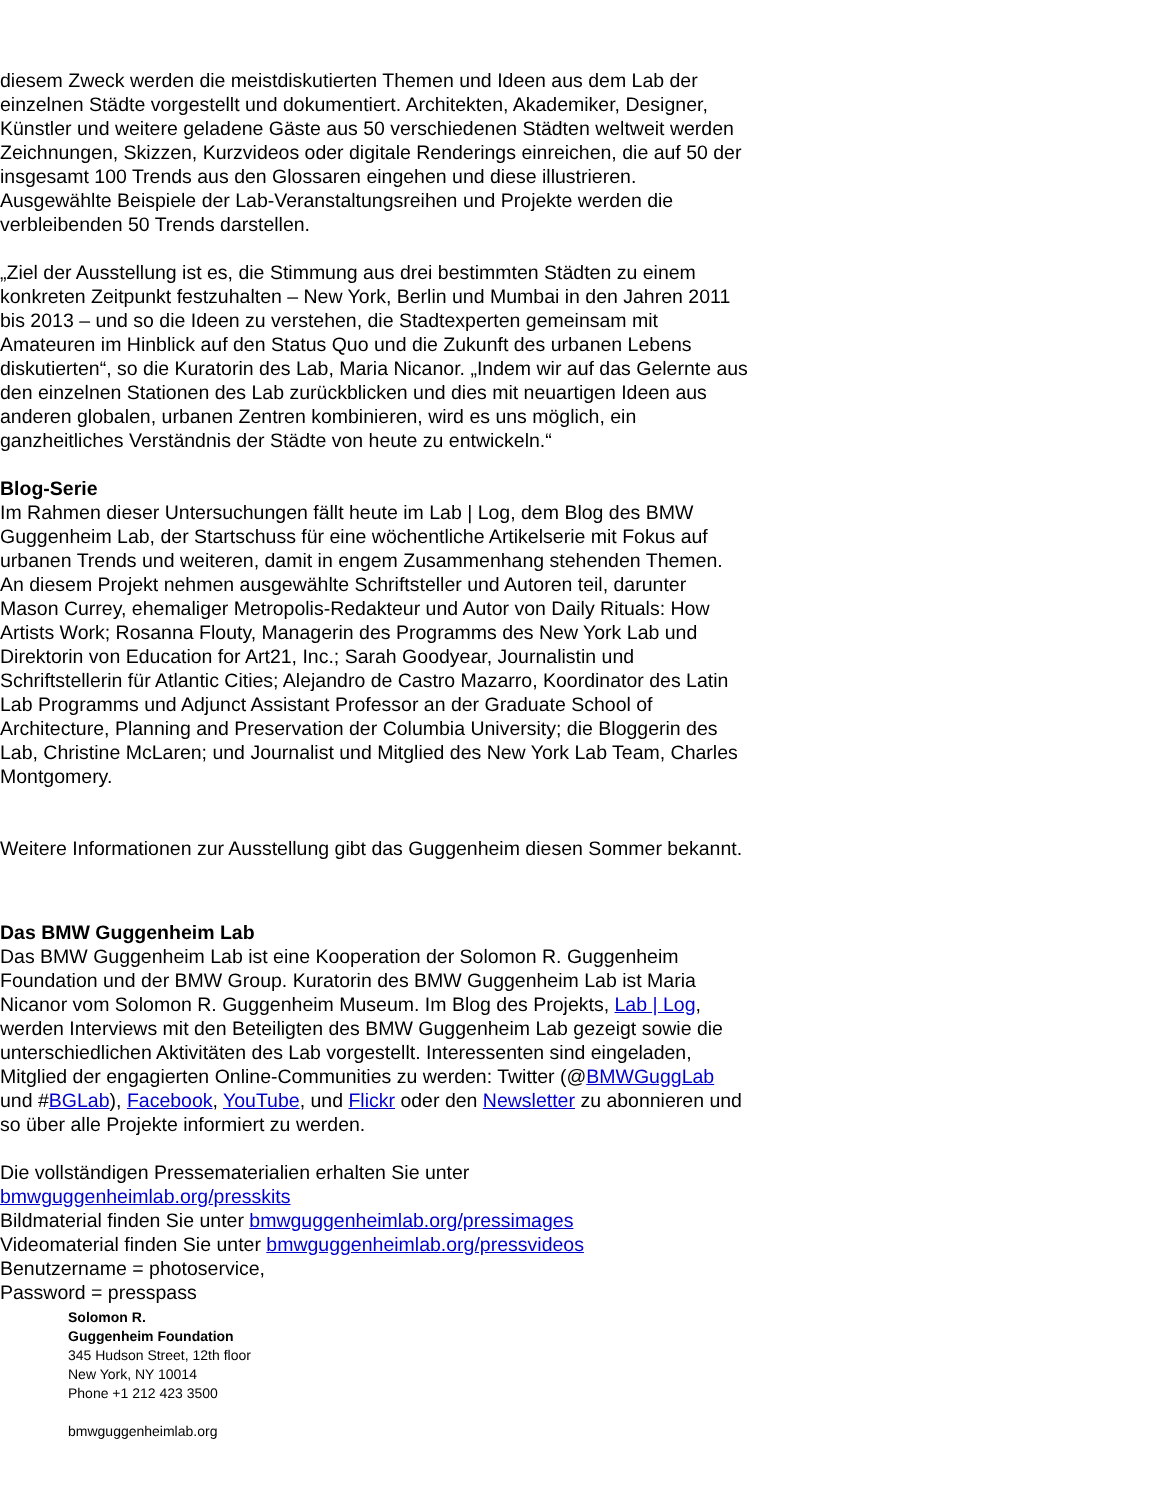diesem Zweck werden die meistdiskutierten Themen und Ideen aus dem Lab der einzelnen Städte vorgestellt und dokumentiert. Architekten, Akademiker, Designer, Künstler und weitere geladene Gäste aus 50 verschiedenen Städten weltweit werden Zeichnungen, Skizzen, Kurzvideos oder digitale Renderings einreichen, die auf 50 der insgesamt 100 Trends aus den Glossaren eingehen und diese illustrieren. Ausgewählte Beispiele der Lab-Veranstaltungsreihen und Projekte werden die verbleibenden 50 Trends darstellen.
„Ziel der Ausstellung ist es, die Stimmung aus drei bestimmten Städten zu einem konkreten Zeitpunkt festzuhalten – New York, Berlin und Mumbai in den Jahren 2011 bis 2013 – und so die Ideen zu verstehen, die Stadtexperten gemeinsam mit Amateuren im Hinblick auf den Status Quo und die Zukunft des urbanen Lebens diskutierten“, so die Kuratorin des Lab, Maria Nicanor. „Indem wir auf das Gelernte aus den einzelnen Stationen des Lab zurückblicken und dies mit neuartigen Ideen aus anderen globalen, urbanen Zentren kombinieren, wird es uns möglich, ein ganzheitliches Verständnis der Städte von heute zu entwickeln.“
Blog-Serie
Im Rahmen dieser Untersuchungen fällt heute im Lab | Log, dem Blog des BMW Guggenheim Lab, der Startschuss für eine wöchentliche Artikelserie mit Fokus auf urbanen Trends und weiteren, damit in engem Zusammenhang stehenden Themen. An diesem Projekt nehmen ausgewählte Schriftsteller und Autoren teil, darunter Mason Currey, ehemaliger Metropolis-Redakteur und Autor von Daily Rituals: How Artists Work; Rosanna Flouty, Managerin des Programms des New York Lab und Direktorin von Education for Art21, Inc.; Sarah Goodyear, Journalistin und Schriftstellerin für Atlantic Cities; Alejandro de Castro Mazarro, Koordinator des Latin Lab Programms und Adjunct Assistant Professor an der Graduate School of Architecture, Planning and Preservation der Columbia University; die Bloggerin des Lab, Christine McLaren; und Journalist und Mitglied des New York Lab Team, Charles Montgomery.
Weitere Informationen zur Ausstellung gibt das Guggenheim diesen Sommer bekannt.
Das BMW Guggenheim Lab
Das BMW Guggenheim Lab ist eine Kooperation der Solomon R. Guggenheim Foundation und der BMW Group. Kuratorin des BMW Guggenheim Lab ist Maria Nicanor vom Solomon R. Guggenheim Museum. Im Blog des Projekts, Lab | Log, werden Interviews mit den Beteiligten des BMW Guggenheim Lab gezeigt sowie die unterschiedlichen Aktivitäten des Lab vorgestellt. Interessenten sind eingeladen, Mitglied der engagierten Online-Communities zu werden: Twitter (@BMWGuggLab und #BGLab), Facebook, YouTube, und Flickr oder den Newsletter zu abonnieren und so über alle Projekte informiert zu werden.
Die vollständigen Pressematerialien erhalten Sie unter
bmwguggenheimlab.org/presskits
Bildmaterial finden Sie unter bmwguggenheimlab.org/pressimages
Videomaterial finden Sie unter bmwguggenheimlab.org/pressvideos
Benutzername = photoservice,
Password = presspass
Solomon R.
Guggenheim Foundation
345 Hudson Street, 12th floor
New York, NY 10014
Phone +1 212 423 3500
bmwguggenheimlab.org